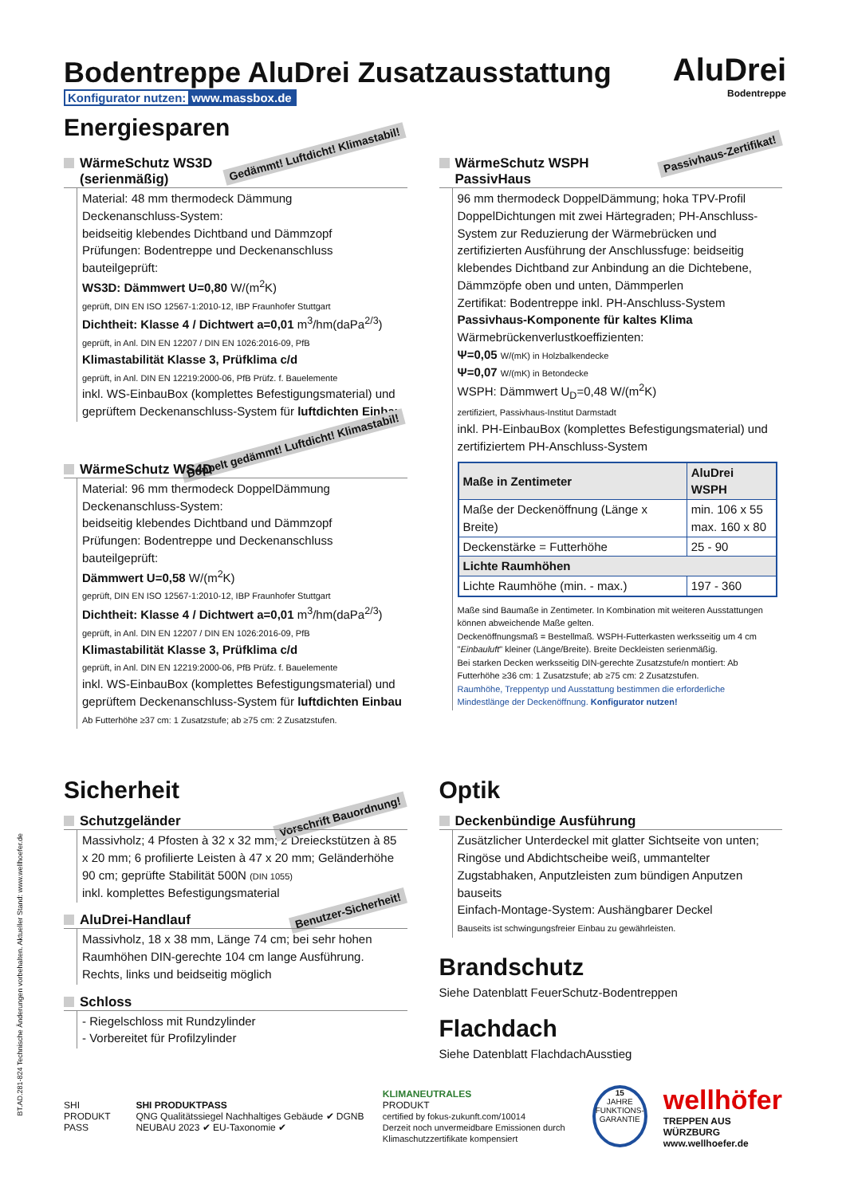AluDrei
Bodentreppe
Bodentreppe AluDrei Zusatzausstattung
Konfigurator nutzen: www.massbox.de
Energiesparen
Gedämmt! Luftdicht! Klimastabil!
WärmeSchutz WS3D (serienmäßig)
Material: 48 mm thermodeck Dämmung
Deckenanschluss-System:
beidseitig klebendes Dichtband und Dämmzopf
Prüfungen: Bodentreppe und Deckenanschluss bauteilgeprüft:
WS3D: Dämmwert U=0,80 W/(m<sup>2</sup>K)
geprüft, DIN EN ISO 12567-1:2010-12, IBP Fraunhofer Stuttgart
Dichtheit: Klasse 4 / Dichtwert a=0,01 m<sup>3</sup>/hm(daPa<sup>2/3</sup>)
geprüft, in Anl. DIN EN 12207 / DIN EN 1026:2016-09, PfB
Klimastabilität Klasse 3, Prüfklima c/d
geprüft, in Anl. DIN EN 12219:2000-06, PfB Prüfz. f. Bauelemente
inkl. WS-EinbauBox (komplettes Befestigungsmaterial) und geprüftem Deckenanschluss-System für luftdichten Einbau
Doppelt gedämmt! Luftdicht! Klimastabil!
WärmeSchutz WS4D
Material: 96 mm thermodeck DoppelDämmung
Deckenanschluss-System:
beidseitig klebendes Dichtband und Dämmzopf
Prüfungen: Bodentreppe und Deckenanschluss bauteilgeprüft:
Dämmwert U=0,58 W/(m<sup>2</sup>K)
geprüft, DIN EN ISO 12567-1:2010-12, IBP Fraunhofer Stuttgart
Dichtheit: Klasse 4 / Dichtwert a=0,01 m<sup>3</sup>/hm(daPa<sup>2/3</sup>)
geprüft, in Anl. DIN EN 12207 / DIN EN 1026:2016-09, PfB
Klimastabilität Klasse 3, Prüfklima c/d
geprüft, in Anl. DIN EN 12219:2000-06, PfB Prüfz. f. Bauelemente
inkl. WS-EinbauBox (komplettes Befestigungsmaterial) und geprüftem Deckenanschluss-System für luftdichten Einbau
Ab Futterhöhe ≥37 cm: 1 Zusatzstufe; ab ≥75 cm: 2 Zusatzstufen.
Passivhaus-Zertifikat!
WärmeSchutz WSPH PassivHaus
96 mm thermodeck DoppelDämmung; hoka TPV-Profil DoppelDichtungen mit zwei Härtegraden; PH-Anschluss-System zur Reduzierung der Wärmebrücken und zertifizierten Ausführung der Anschlussfuge: beidseitig klebendes Dichtband zur Anbindung an die Dichtebene, Dämmzöpfe oben und unten, Dämmperlen
Zertifikat: Bodentreppe inkl. PH-Anschluss-System
Passivhaus-Komponente für kaltes Klima
Wärmebrückenverlustkoeffizienten:
Ψ=0,05 W/(mK) in Holzbalkendecke
Ψ=0,07 W/(mK) in Betondecke
WSPH: Dämmwert U<sub>D</sub>=0,48 W/(m<sup>2</sup>K)
zertifiziert, Passivhaus-Institut Darmstadt
inkl. PH-EinbauBox (komplettes Befestigungsmaterial) und zertifiziertem PH-Anschluss-System
| Maße in Zentimeter | AluDrei WSPH |
| --- | --- |
| Maße der Deckenöffnung (Länge x Breite) | min. 106 x 55 max. 160 x 80 |
| Deckenstärke = Futterhöhe | 25 - 90 |
| Lichte Raumhöhen | |
| Lichte Raumhöhe (min. - max.) | 197 - 360 |
Maße sind Baumaße in Zentimeter. In Kombination mit weiteren Ausstattungen können abweichende Maße gelten.
Deckenöffnungsmaß = Bestellmaß. WSPH-Futterkasten werksseitig um 4 cm "Einbauluft" kleiner (Länge/Breite). Breite Deckleisten serienmäßig.
Bei starken Decken werksseitig DIN-gerechte Zusatzstufe/n montiert: Ab Futterhöhe ≥36 cm: 1 Zusatzstufe; ab ≥75 cm: 2 Zusatzstufen.
Raumhöhe, Treppentyp und Ausstattung bestimmen die erforderliche Mindestlänge der Deckenöffnung. Konfigurator nutzen!
Sicherheit
Vorschrift Bauordnung!
Schutzgeländer
Massivholz; 4 Pfosten à 32 x 32 mm; 2 Dreieckstützen à 85 x 20 mm; 6 profilierte Leisten à 47 x 20 mm; Geländerhöhe 90 cm; geprüfte Stabilität 500N (DIN 1055)
inkl. komplettes Befestigungsmaterial
Benutzer-Sicherheit!
AluDrei-Handlauf
Massivholz, 18 x 38 mm, Länge 74 cm; bei sehr hohen Raumhöhen DIN-gerechte 104 cm lange Ausführung. Rechts, links und beidseitig möglich
Schloss
- Riegelschloss mit Rundzylinder
- Vorbereitet für Profilzylinder
Optik
Deckenbündige Ausführung
Zusätzlicher Unterdeckel mit glatter Sichtseite von unten; Ringöse und Abdichtscheibe weiß, ummantelter Zugstabhaken, Anputzleisten zum bündigen Anputzen bauseits
Einfach-Montage-System: Aushängbarer Deckel
Bauseits ist schwingungsfreier Einbau zu gewährleisten.
Brandschutz
Siehe Datenblatt FeuerSchutz-Bodentreppen
Flachdach
Siehe Datenblatt FlachdachAusstieg
SHI PRODUKT PASS
SHI PRODUKTPASS
QNG Qualitätssiegel Nachhaltiges Gebäude ✔ DGNB NEUBAU 2023 ✔ EU-Taxonomie ✔
KLIMANEUTRALES
PRODUKT
certified by fokus-zukunft.com/10014
Derzeit noch unvermeidbare Emissionen durch Klimaschutzzertifikate kompensiert
15
JAHRE
FUNKTIONS-GARANTIE
wellhöfer
TREPPEN AUS WÜRZBURG
www.wellhoefer.de
BT.AD.281-824 Technische Änderungen vorbehalten. Aktueller Stand: www.wellhoefer.de